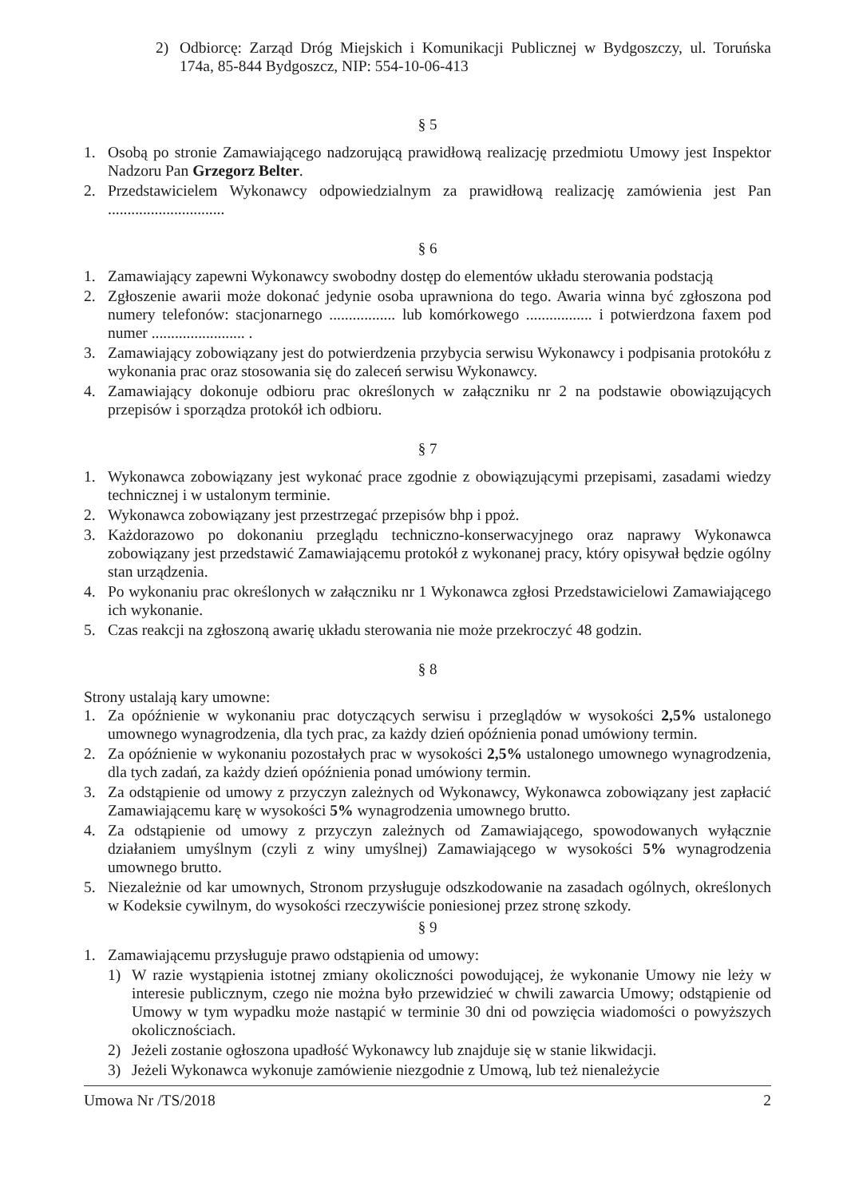2) Odbiorcę: Zarząd Dróg Miejskich i Komunikacji Publicznej w Bydgoszczy, ul. Toruńska 174a, 85-844 Bydgoszcz, NIP: 554-10-06-413
§ 5
1. Osobą po stronie Zamawiającego nadzorującą prawidłową realizację przedmiotu Umowy jest Inspektor Nadzoru Pan Grzegorz Belter.
2. Przedstawicielem Wykonawcy odpowiedzialnym za prawidłową realizację zamówienia jest Pan ..............................
§ 6
1. Zamawiający zapewni Wykonawcy swobodny dostęp do elementów układu sterowania podstacją
2. Zgłoszenie awarii może dokonać jedynie osoba uprawniona do tego. Awaria winna być zgłoszona pod numery telefonów: stacjonarnego ................. lub komórkowego ................. i potwierdzona faxem pod numer ........................ .
3. Zamawiający zobowiązany jest do potwierdzenia przybycia serwisu Wykonawcy i podpisania protokółu z wykonania prac oraz stosowania się do zaleceń serwisu Wykonawcy.
4. Zamawiający dokonuje odbioru prac określonych w załączniku nr 2 na podstawie obowiązujących przepisów i sporządza protokół ich odbioru.
§ 7
1. Wykonawca zobowiązany jest wykonać prace zgodnie z obowiązującymi przepisami, zasadami wiedzy technicznej i w ustalonym terminie.
2. Wykonawca zobowiązany jest przestrzegać przepisów bhp i ppoż.
3. Każdorazowo po dokonaniu przeglądu techniczno-konserwacyjnego oraz naprawy Wykonawca zobowiązany jest przedstawić Zamawiającemu protokół z wykonanej pracy, który opisywał będzie ogólny stan urządzenia.
4. Po wykonaniu prac określonych w załączniku nr 1 Wykonawca zgłosi Przedstawicielowi Zamawiającego ich wykonanie.
5. Czas reakcji na zgłoszoną awarię układu sterowania nie może przekroczyć 48 godzin.
§ 8
Strony ustalają kary umowne:
1. Za opóźnienie w wykonaniu prac dotyczących serwisu i przeglądów w wysokości 2,5% ustalonego umownego wynagrodzenia, dla tych prac, za każdy dzień opóźnienia ponad umówiony termin.
2. Za opóźnienie w wykonaniu pozostałych prac w wysokości 2,5% ustalonego umownego wynagrodzenia, dla tych zadań, za każdy dzień opóźnienia ponad umówiony termin.
3. Za odstąpienie od umowy z przyczyn zależnych od Wykonawcy, Wykonawca zobowiązany jest zapłacić Zamawiającemu karę w wysokości 5% wynagrodzenia umownego brutto.
4. Za odstąpienie od umowy z przyczyn zależnych od Zamawiającego, spowodowanych wyłącznie działaniem umyślnym (czyli z winy umyślnej) Zamawiającego w wysokości 5% wynagrodzenia umownego brutto.
5. Niezależnie od kar umownych, Stronom przysługuje odszkodowanie na zasadach ogólnych, określonych w Kodeksie cywilnym, do wysokości rzeczywiście poniesionej przez stronę szkody.
§ 9
1. Zamawiającemu przysługuje prawo odstąpienia od umowy:
1) W razie wystąpienia istotnej zmiany okoliczności powodującej, że wykonanie Umowy nie leży w interesie publicznym, czego nie można było przewidzieć w chwili zawarcia Umowy; odstąpienie od Umowy w tym wypadku może nastąpić w terminie 30 dni od powzięcia wiadomości o powyższych okolicznościach.
2) Jeżeli zostanie ogłoszona upadłość Wykonawcy lub znajduje się w stanie likwidacji.
3) Jeżeli Wykonawca wykonuje zamówienie niezgodnie z Umową, lub też nienależycie
Umowa Nr /TS/2018 2